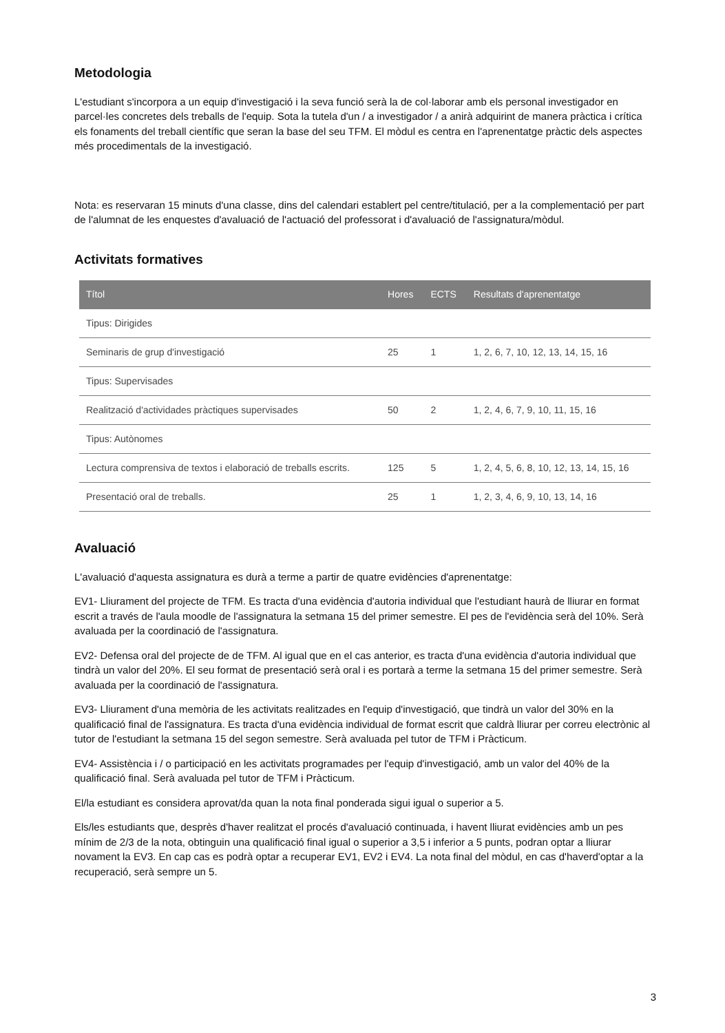Metodologia
L'estudiant s'incorpora a un equip d'investigació i la seva funció serà la de col·laborar amb els personal investigador en parcel·les concretes dels treballs de l'equip. Sota la tutela d'un / a investigador / a anirà adquirint de manera pràctica i crítica els fonaments del treball científic que seran la base del seu TFM. El mòdul es centra en l'aprenentatge pràctic dels aspectes més procedimentals de la investigació.
Nota: es reservaran 15 minuts d'una classe, dins del calendari establert pel centre/titulació, per a la complementació per part de l'alumnat de les enquestes d'avaluació de l'actuació del professorat i d'avaluació de l'assignatura/mòdul.
Activitats formatives
| Títol | Hores | ECTS | Resultats d'aprenentatge |
| --- | --- | --- | --- |
| Tipus: Dirigides | | | |
| Seminaris de grup d'investigació | 25 | 1 | 1, 2, 6, 7, 10, 12, 13, 14, 15, 16 |
| Tipus: Supervisades | | | |
| Realització d'actividades pràctiques supervisades | 50 | 2 | 1, 2, 4, 6, 7, 9, 10, 11, 15, 16 |
| Tipus: Autònomes | | | |
| Lectura comprensiva de textos i elaboració de treballs escrits. | 125 | 5 | 1, 2, 4, 5, 6, 8, 10, 12, 13, 14, 15, 16 |
| Presentació oral de treballs. | 25 | 1 | 1, 2, 3, 4, 6, 9, 10, 13, 14, 16 |
Avaluació
L'avaluació d'aquesta assignatura es durà a terme a partir de quatre evidències d'aprenentatge:
EV1- Lliurament del projecte de TFM. Es tracta d'una evidència d'autoria individual que l'estudiant haurà de lliurar en format escrit a través de l'aula moodle de l'assignatura la setmana 15 del primer semestre. El pes de l'evidència serà del 10%. Serà avaluada per la coordinació de l'assignatura.
EV2- Defensa oral del projecte de de TFM. Al igual que en el cas anterior, es tracta d'una evidència d'autoria individual que tindrà un valor del 20%. El seu format de presentació serà oral i es portarà a terme la setmana 15 del primer semestre. Serà avaluada per la coordinació de l'assignatura.
EV3- Lliurament d'una memòria de les activitats realitzades en l'equip d'investigació, que tindrà un valor del 30% en la qualificació final de l'assignatura. Es tracta d'una evidència individual de format escrit que caldrà lliurar per correu electrònic al tutor de l'estudiant la setmana 15 del segon semestre. Serà avaluada pel tutor de TFM i Pràcticum.
EV4- Assistència i / o participació en les activitats programades per l'equip d'investigació, amb un valor del 40% de la qualificació final. Serà avaluada pel tutor de TFM i Pràcticum.
El/la estudiant es considera aprovat/da quan la nota final ponderada sigui igual o superior a 5.
Els/les estudiants que, desprès d'haver realitzat el procés d'avaluació continuada, i havent lliurat evidències amb un pes mínim de 2/3 de la nota, obtinguin una qualificació final igual o superior a 3,5 i inferior a 5 punts, podran optar a lliurar novament la EV3. En cap cas es podrà optar a recuperar EV1, EV2 i EV4. La nota final del mòdul, en cas d'haverd'optar a la recuperació, serà sempre un 5.
3